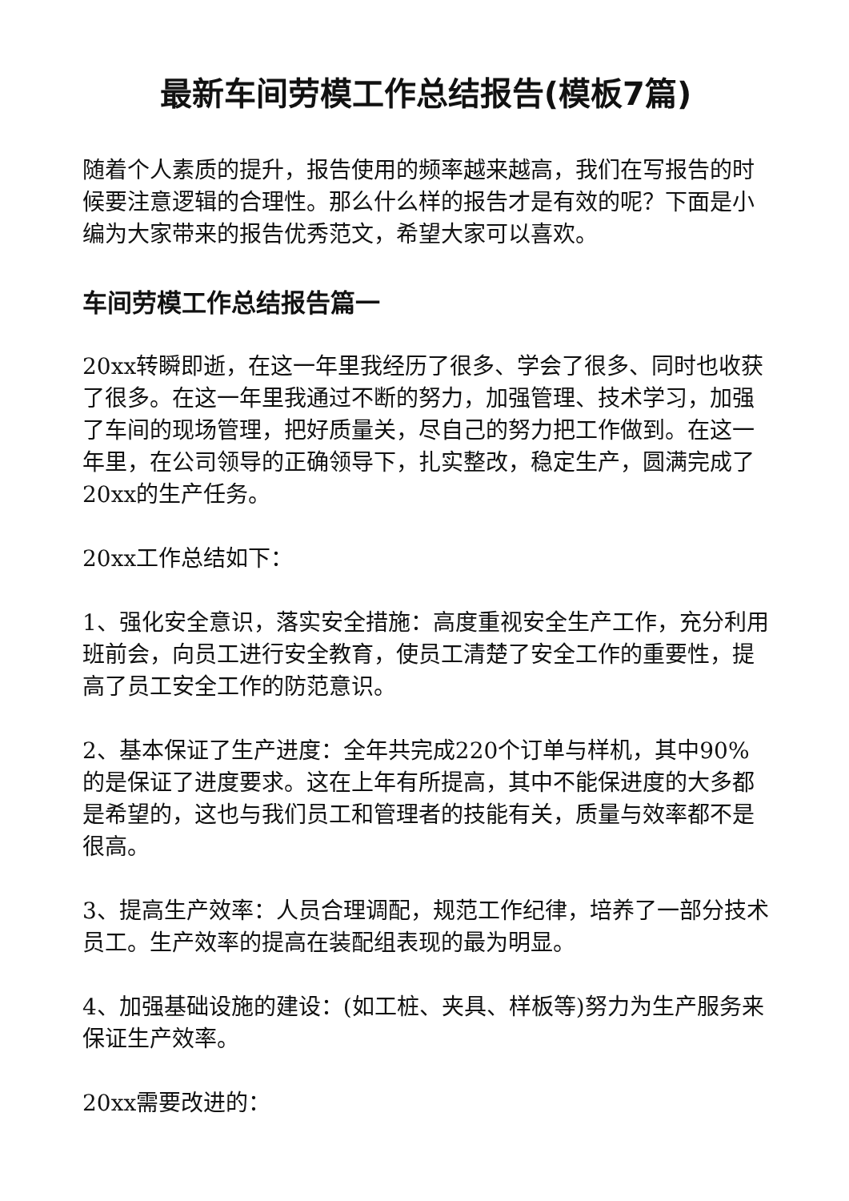最新车间劳模工作总结报告(模板7篇)
随着个人素质的提升，报告使用的频率越来越高，我们在写报告的时候要注意逻辑的合理性。那么什么样的报告才是有效的呢？下面是小编为大家带来的报告优秀范文，希望大家可以喜欢。
车间劳模工作总结报告篇一
20xx转瞬即逝，在这一年里我经历了很多、学会了很多、同时也收获了很多。在这一年里我通过不断的努力，加强管理、技术学习，加强了车间的现场管理，把好质量关，尽自己的努力把工作做到。在这一年里，在公司领导的正确领导下，扎实整改，稳定生产，圆满完成了20xx的生产任务。
20xx工作总结如下：
1、强化安全意识，落实安全措施：高度重视安全生产工作，充分利用班前会，向员工进行安全教育，使员工清楚了安全工作的重要性，提高了员工安全工作的防范意识。
2、基本保证了生产进度：全年共完成220个订单与样机，其中90%的是保证了进度要求。这在上年有所提高，其中不能保进度的大多都是希望的，这也与我们员工和管理者的技能有关，质量与效率都不是很高。
3、提高生产效率：人员合理调配，规范工作纪律，培养了一部分技术员工。生产效率的提高在装配组表现的最为明显。
4、加强基础设施的建设：(如工桩、夹具、样板等)努力为生产服务来保证生产效率。
20xx需要改进的：